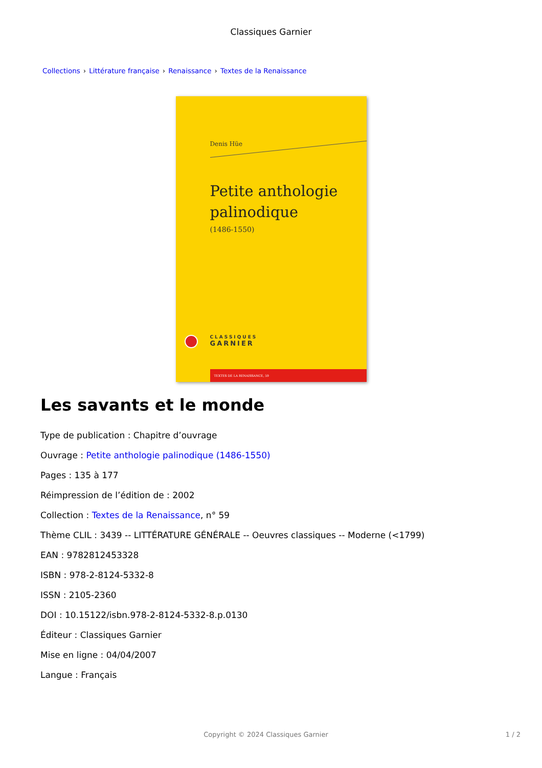Classiques Garnier
Collections › Littérature française › Renaissance › Textes de la Renaissance
Denis Hüe
Petite anthologie
palinodique
(1486-1550)
CLASSIQUES
GARNIER
TEXTES DE LA RENAISSANCE, 59
Les savants et le monde
Type de publication : Chapitre d’ouvrage
Ouvrage : Petite anthologie palinodique (1486-1550)
Pages : 135 à 177
Réimpression de l’édition de : 2002
Collection : Textes de la Renaissance, n° 59
Thème CLIL : 3439 -- LITTÉRATURE GÉNÉRALE -- Oeuvres classiques -- Moderne (<1799)
EAN : 9782812453328
ISBN : 978-2-8124-5332-8
ISSN : 2105-2360
DOI : 10.15122/isbn.978-2-8124-5332-8.p.0130
Éditeur : Classiques Garnier
Mise en ligne : 04/04/2007
Langue : Français
Copyright © 2024 Classiques Garnier
1 / 2